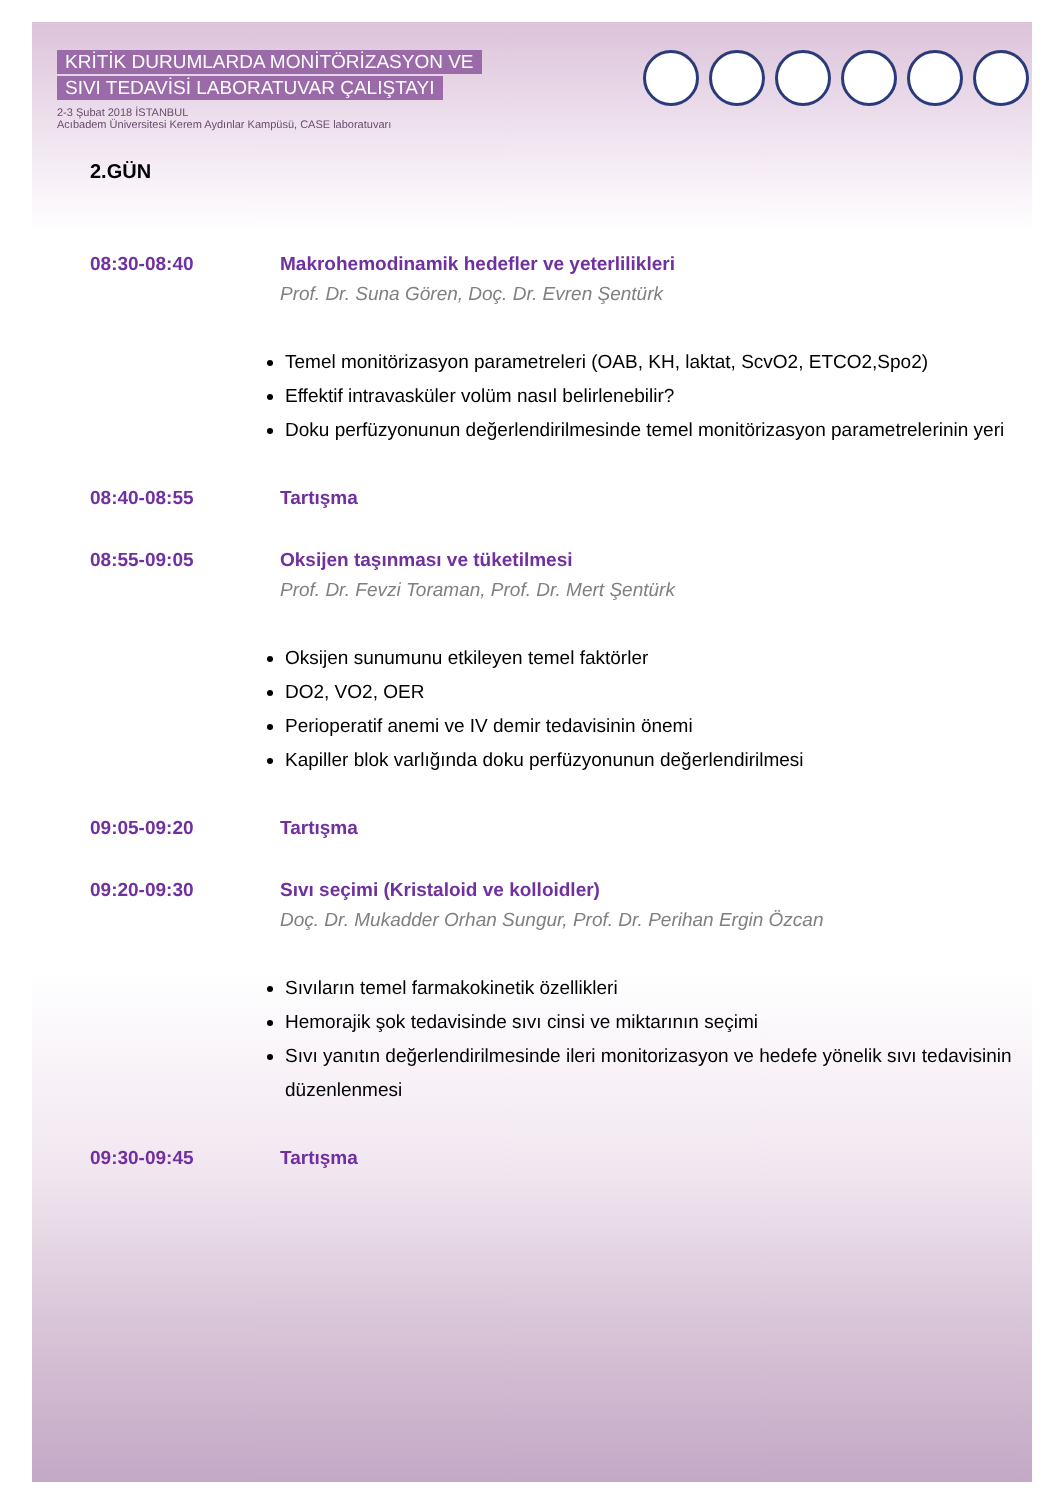KRİTİK DURUMLARDA MONİTÖRİZASYON VE
SIVI TEDAVİSİ LABORATUVAR ÇALIŞTAYI
2-3 Şubat 2018 İSTANBUL
Acıbadem Üniversitesi Kerem Aydınlar Kampüsü, CASE laboratuvarı
2.GÜN
08:30-08:40 Makrohemodinamik hedefler ve yeterlilikleri
Prof. Dr. Suna Gören, Doç. Dr. Evren Şentürk
Temel monitörizasyon parametreleri (OAB, KH, laktat, ScvO2, ETCO2,Spo2)
Effektif intravasküler volüm nasıl belirlenebilir?
Doku perfüzyonunun değerlendirilmesinde temel monitörizasyon parametrelerinin yeri
08:40-08:55 Tartışma
08:55-09:05 Oksijen taşınması ve tüketilmesi
Prof. Dr. Fevzi Toraman, Prof. Dr. Mert Şentürk
Oksijen sunumunu etkileyen temel faktörler
DO2, VO2, OER
Perioperatif anemi ve IV demir tedavisinin önemi
Kapiller blok varlığında doku perfüzyonunun değerlendirilmesi
09:05-09:20 Tartışma
09:20-09:30 Sıvı seçimi (Kristaloid ve kolloidler)
Doç. Dr. Mukadder Orhan Sungur, Prof. Dr. Perihan Ergin Özcan
Sıvıların temel farmakokinetik özellikleri
Hemorajik şok tedavisinde sıvı cinsi ve miktarının seçimi
Sıvı yanıtın değerlendirilmesinde ileri monitorizasyon ve hedefe yönelik sıvı tedavisinin düzenlenmesi
09:30-09:45 Tartışma